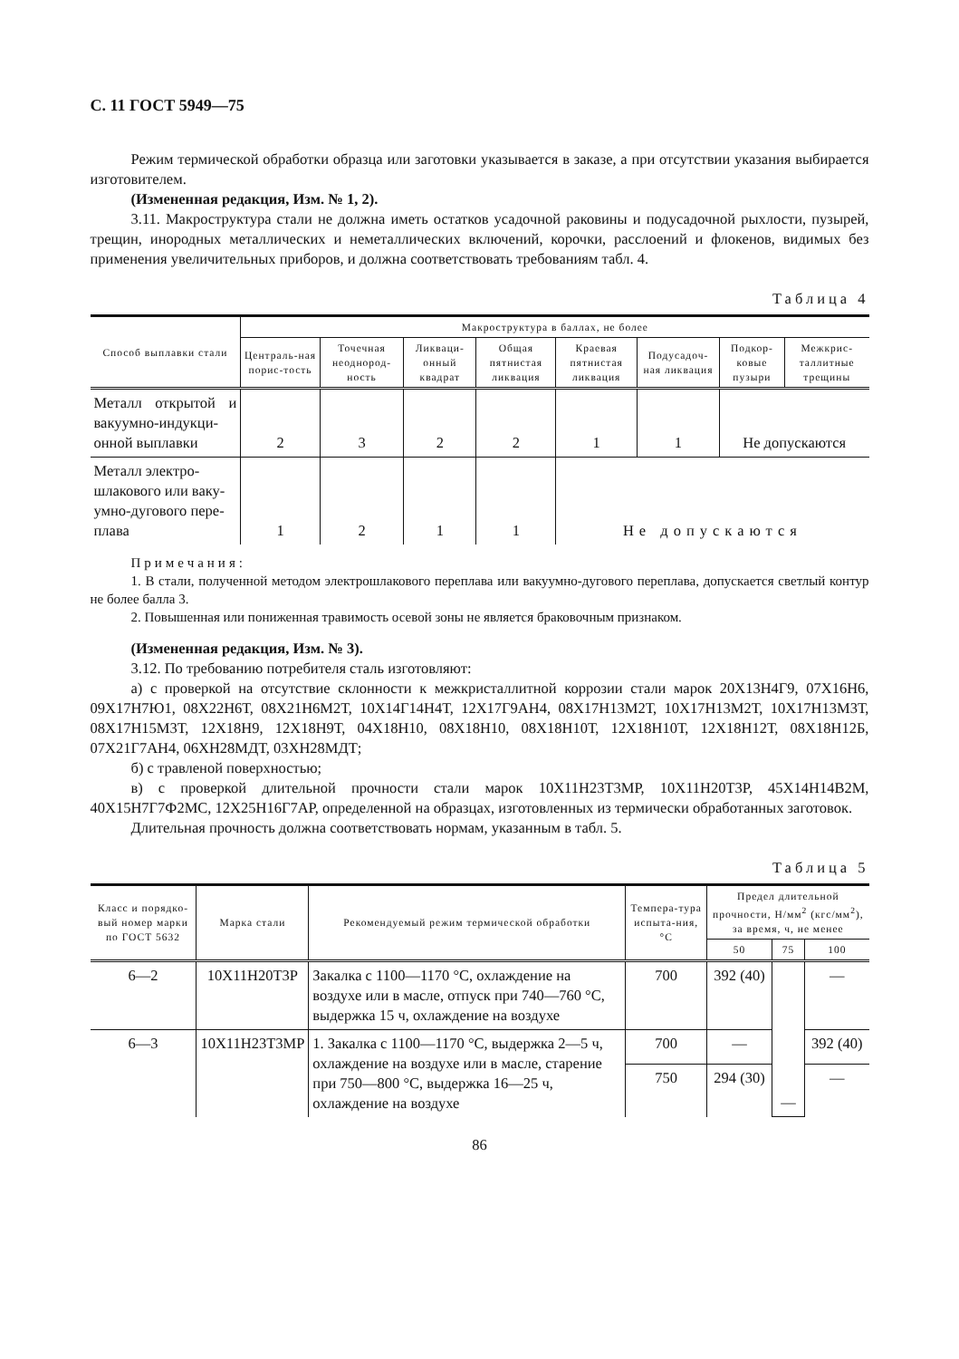С. 11 ГОСТ 5949—75
Режим термической обработки образца или заготовки указывается в заказе, а при отсутствии указания выбирается изготовителем.
(Измененная редакция, Изм. № 1, 2).
3.11. Макроструктура стали не должна иметь остатков усадочной раковины и подусадочной рыхлости, пузырей, трещин, инородных металлических и неметаллических включений, корочки, расслоений и флокенов, видимых без применения увеличительных приборов, и должна соответствовать требованиям табл. 4.
Таблица 4
| Способ выплавки стали | Макроструктура в баллах, не более | | | | | | | |
| --- | --- | --- | --- | --- | --- | --- | --- | --- |
| | Централь-ная порис-тость | Точечная неоднород-ность | Ликваци-онный квадрат | Общая пятнистая ликвация | Краевая пятнистая ликвация | Подусадоч-ная ликвация | Подкор-ковые пузыри | Межкрис-таллитные трещины |
| Металл открытой и вакуумно-индукци-онной выплавки | 2 | 3 | 2 | 2 | 1 | 1 | Не допускаются | |
| Металл электро-шлакового или ваку-умно-дугового пере-плава | 1 | 2 | 1 | 1 | Не допускаются | | | |
Примечания:
1. В стали, полученной методом электрошлакового переплава или вакуумно-дугового переплава, допускается светлый контур не более балла 3.
2. Повышенная или пониженная травимость осевой зоны не является браковочным признаком.
(Измененная редакция, Изм. № 3).
3.12. По требованию потребителя сталь изготовляют:
а) с проверкой на отсутствие склонности к межкристаллитной коррозии стали марок 20Х13Н4Г9, 07Х16Н6, 09Х17Н7Ю1, 08Х22Н6Т, 08Х21Н6М2Т, 10Х14Г14Н4Т, 12Х17Г9АН4, 08Х17Н13М2Т, 10Х17Н13М2Т, 10Х17Н13М3Т, 08Х17Н15М3Т, 12Х18Н9, 12Х18Н9Т, 04Х18Н10, 08Х18Н10, 08Х18Н10Т, 12Х18Н10Т, 12Х18Н12Т, 08Х18Н12Б, 07Х21Г7АН4, 06ХН28МДТ, 03ХН28МДТ;
б) с травленой поверхностью;
в) с проверкой длительной прочности стали марок 10Х11Н23Т3МР, 10Х11Н20Т3Р, 45Х14Н14В2М, 40Х15Н7Г7Ф2МС, 12Х25Н16Г7АР, определенной на образцах, изготовленных из термически обработанных заготовок.
Длительная прочность должна соответствовать нормам, указанным в табл. 5.
Таблица 5
| Класс и порядко-вый номер марки по ГОСТ 5632 | Марка стали | Рекомендуемый режим термической обработки | Темпера-тура испыта-ния, °С | Предел длительной прочности, Н/мм<sup>2</sup> (кгс/мм<sup>2</sup>), за время, ч, не менее | | |
| --- | --- | --- | --- | --- | --- | --- |
| | | | | 50 | 75 | 100 |
| 6—2 | 10Х11Н20Т3Р | Закалка с 1100—1170 °С, охлаждение на воздухе или в масле, отпуск при 740—760 °С, выдержка 15 ч, охлаждение на воздухе | 700 | 392 (40) | — | — |
| 6—3 | 10Х11Н23Т3МР | 1. Закалка с 1100—1170 °С, выдержка 2—5 ч, охлаждение на воздухе или в масле, старение при 750—800 °С, выдержка 16—25 ч, охлаждение на воздухе | 700 | — | | 392 (40) |
| | | | 750 | 294 (30) | | — |
86